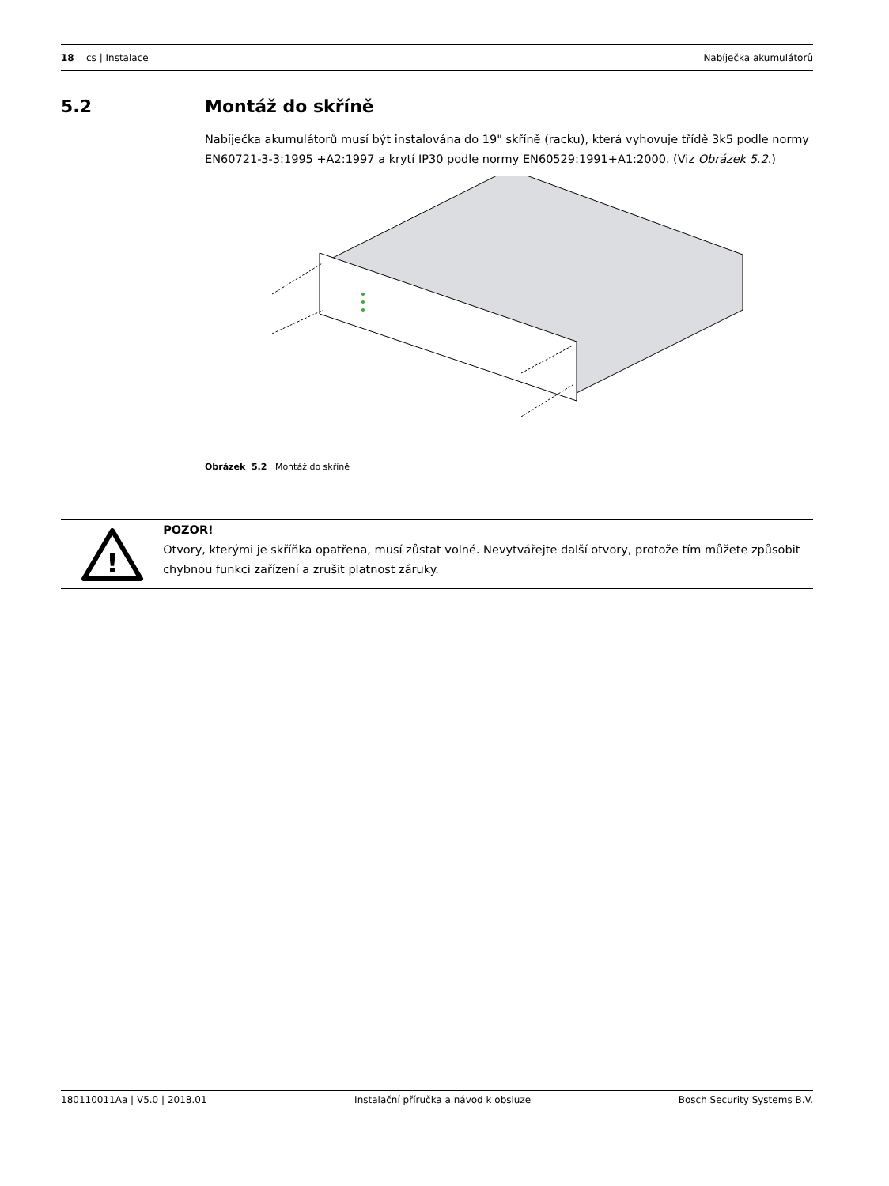18 cs | Instalace Nabíječka akumulátorů
5.2 Montáž do skříně
Nabíječka akumulátorů musí být instalována do 19" skříně (racku), která vyhovuje třídě 3k5 podle normy EN60721-3-3:1995 +A2:1997 a krytí IP30 podle normy EN60529:1991+A1:2000. (Viz Obrázek 5.2.)
Obrázek 5.2 Montáž do skříně
!
POZOR!
Otvory, kterými je skříňka opatřena, musí zůstat volné. Nevytvářejte další otvory, protože tím můžete způsobit chybnou funkci zařízení a zrušit platnost záruky.
180110011Aa | V5.0 | 2018.01 Instalační příručka a návod k obsluze
Bosch Security Systems B.V.